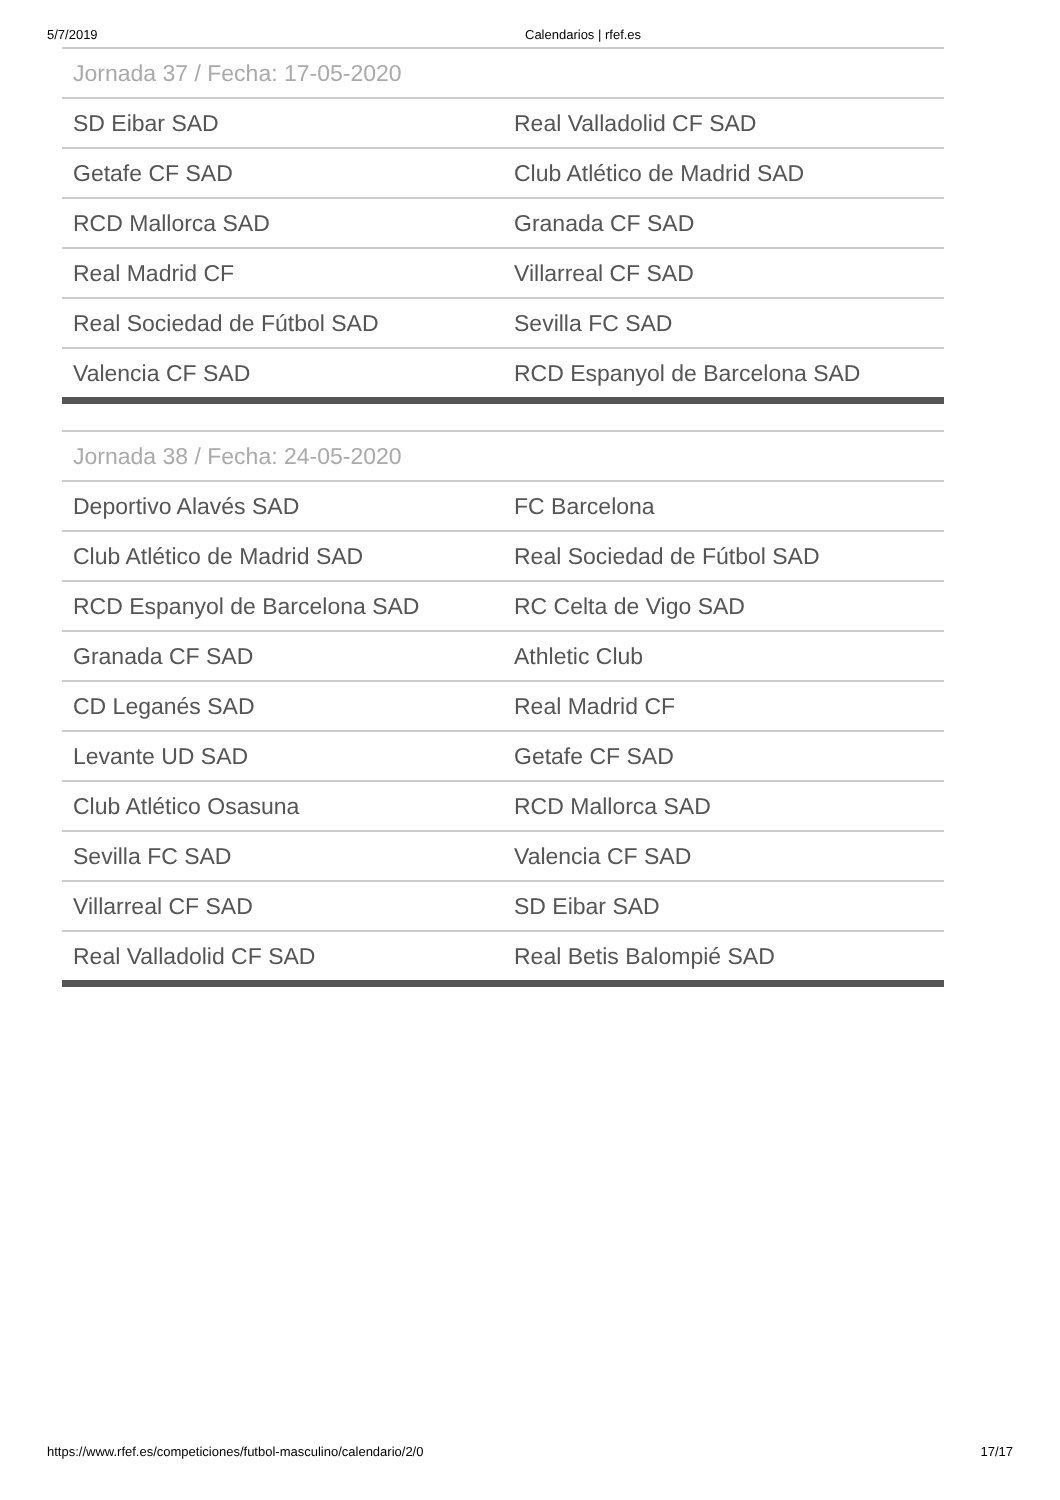5/7/2019 Calendarios | rfef.es
| Jornada 37 / Fecha: 17-05-2020 | |
| --- | --- |
| SD Eibar SAD | Real Valladolid CF SAD |
| Getafe CF SAD | Club Atlético de Madrid SAD |
| RCD Mallorca SAD | Granada CF SAD |
| Real Madrid CF | Villarreal CF SAD |
| Real Sociedad de Fútbol SAD | Sevilla FC SAD |
| Valencia CF SAD | RCD Espanyol de Barcelona SAD |
| Jornada 38 / Fecha: 24-05-2020 | |
| --- | --- |
| Deportivo Alavés SAD | FC Barcelona |
| Club Atlético de Madrid SAD | Real Sociedad de Fútbol SAD |
| RCD Espanyol de Barcelona SAD | RC Celta de Vigo SAD |
| Granada CF SAD | Athletic Club |
| CD Leganés SAD | Real Madrid CF |
| Levante UD SAD | Getafe CF SAD |
| Club Atlético Osasuna | RCD Mallorca SAD |
| Sevilla FC SAD | Valencia CF SAD |
| Villarreal CF SAD | SD Eibar SAD |
| Real Valladolid CF SAD | Real Betis Balompié SAD |
https://www.rfef.es/competiciones/futbol-masculino/calendario/2/0 17/17